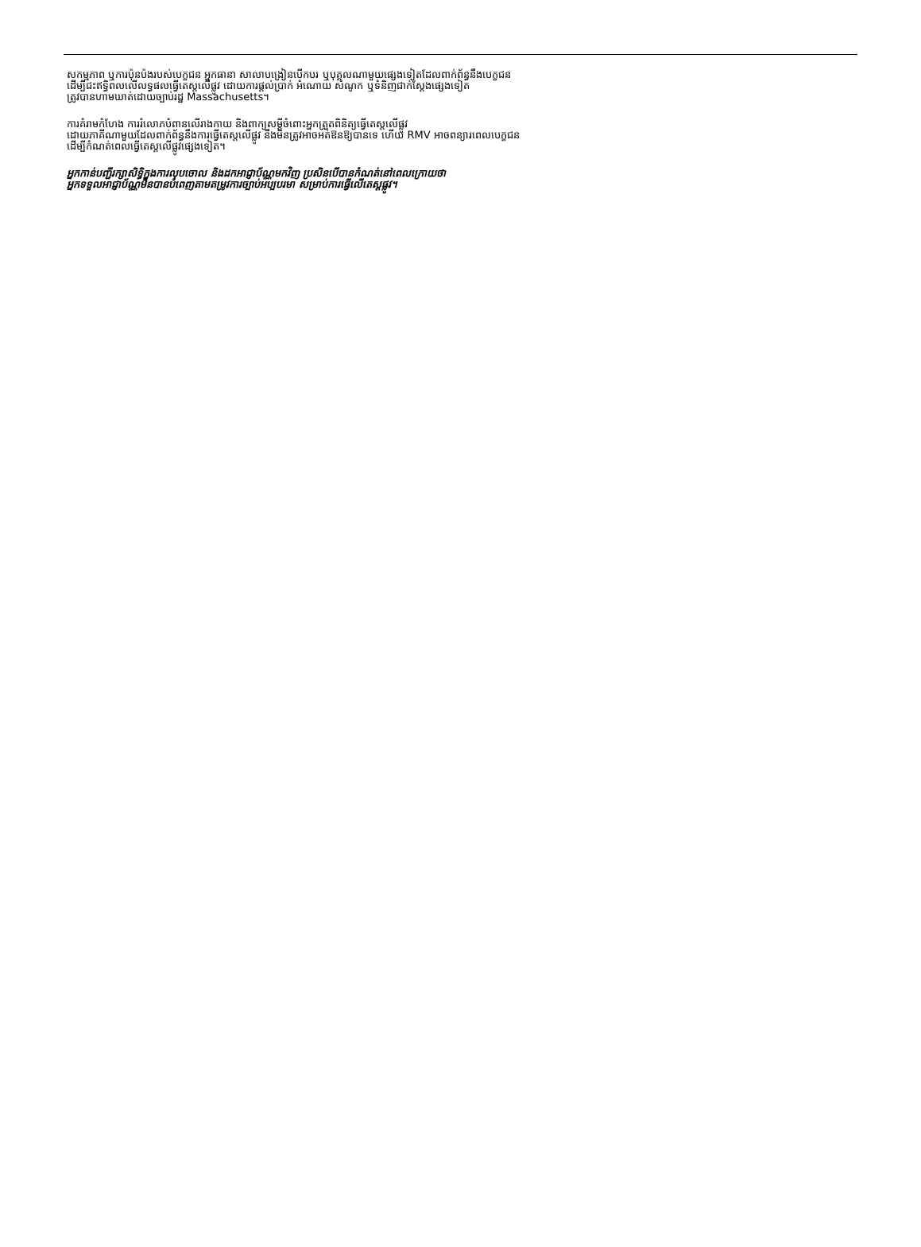សកម្មភាព ឬការប៉ុនប៉ងរបស់បេក្ខជន អ្នកធានា សាលាបង្រៀនបើកបរ ឬបុគ្គលណាមួយផ្សេងទៀតដែលពាក់ព័ន្ធនឹងបេក្ខជន
ដើម្បីជះឥទ្ធិពលលើលទ្ធផលធ្វើតេស្តលើផ្លូវ ដោយការផ្តល់ប្រាក់ អំណោយ សំណូក ឬទំនិញជាក់ស្តែងផ្សេងទៀត
ត្រូវបានហាមឃាត់ដោយច្បាប់រដ្ឋ Massachusetts។
ការគំរាមកំហែង ការរំលោភបំពានលើរាងកាយ និងពាក្យសម្តីចំពោះអ្នកត្រួតពិនិត្យធ្វើតេស្តលើផ្លូវ
ដោយភាគីណាមួយដែលពាក់ព័ន្ធនឹងការធ្វើតេស្តលើផ្លូវ នឹងមិនត្រូវអាចអត់ឱនឱ្យបានទេ ហើយ RMV អាចពន្យារពេលបេក្ខជន
ដើម្បីកំណត់ពេលធ្វើតេស្តលើផ្លូវផ្សេងទៀត។
អ្នកកាន់បញ្ជីរក្សាសិទ្ធិក្នុងការលុបចោល និងដកអាជ្ញាប័ណ្ណមកវិញ ប្រសិនបើបានកំណត់នៅពេលក្រោយថា
អ្នកទទួលអាជ្ញាប័ណ្ណមិនបានបំពេញតាមតម្រូវការច្បាប់អប្បបរមា សម្រាប់ការធ្វើលើតេស្តផ្លូវ។